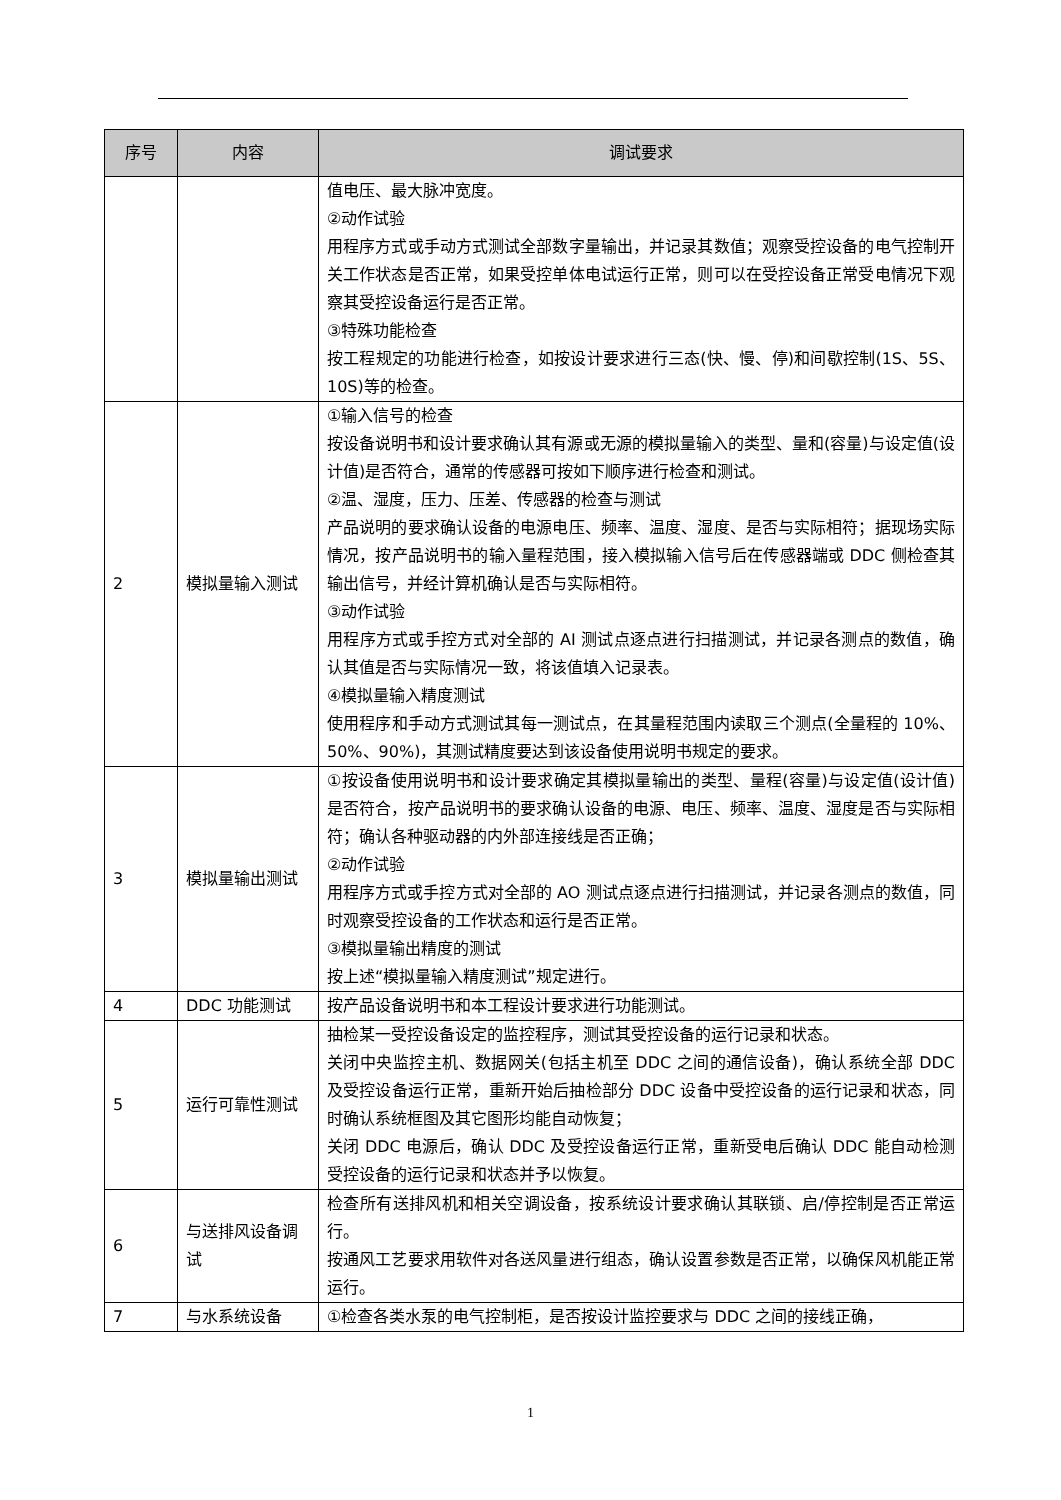| 序号 | 内容 | 调试要求 |
| --- | --- | --- |
| | | 值电压、最大脉冲宽度。 ②动作试验 用程序方式或手动方式测试全部数字量输出，并记录其数值；观察受控设备的电气控制开关工作状态是否正常，如果受控单体电试运行正常，则可以在受控设备正常受电情况下观察其受控设备运行是否正常。 ③特殊功能检查 按工程规定的功能进行检查，如按设计要求进行三态(快、慢、停)和间歇控制(1S、5S、10S)等的检查。 |
| 2 | 模拟量输入测试 | ①输入信号的检查 按设备说明书和设计要求确认其有源或无源的模拟量输入的类型、量和(容量)与设定值(设计值)是否符合，通常的传感器可按如下顺序进行检查和测试。 ②温、湿度，压力、压差、传感器的检查与测试 产品说明的要求确认设备的电源电压、频率、温度、湿度、是否与实际相符；据现场实际情况，按产品说明书的输入量程范围，接入模拟输入信号后在传感器端或 DDC 侧检查其输出信号，并经计算机确认是否与实际相符。 ③动作试验 用程序方式或手控方式对全部的 AI 测试点逐点进行扫描测试，并记录各测点的数值，确认其值是否与实际情况一致，将该值填入记录表。 ④模拟量输入精度测试 使用程序和手动方式测试其每一测试点，在其量程范围内读取三个测点(全量程的 10%、50%、90%)，其测试精度要达到该设备使用说明书规定的要求。 |
| 3 | 模拟量输出测试 | ①按设备使用说明书和设计要求确定其模拟量输出的类型、量程(容量)与设定值(设计值)是否符合，按产品说明书的要求确认设备的电源、电压、频率、温度、湿度是否与实际相符；确认各种驱动器的内外部连接线是否正确； ②动作试验 用程序方式或手控方式对全部的 AO 测试点逐点进行扫描测试，并记录各测点的数值，同时观察受控设备的工作状态和运行是否正常。 ③模拟量输出精度的测试 按上述“模拟量输入精度测试”规定进行。 |
| 4 | DDC 功能测试 | 按产品设备说明书和本工程设计要求进行功能测试。 |
| 5 | 运行可靠性测试 | 抽检某一受控设备设定的监控程序，测试其受控设备的运行记录和状态。 关闭中央监控主机、数据网关(包括主机至 DDC 之间的通信设备)，确认系统全部 DDC 及受控设备运行正常，重新开始后抽检部分 DDC 设备中受控设备的运行记录和状态，同时确认系统框图及其它图形均能自动恢复； 关闭 DDC 电源后，确认 DDC 及受控设备运行正常，重新受电后确认 DDC 能自动检测受控设备的运行记录和状态并予以恢复。 |
| 6 | 与送排风设备调试 | 检查所有送排风机和相关空调设备，按系统设计要求确认其联锁、启/停控制是否正常运行。 按通风工艺要求用软件对各送风量进行组态，确认设置参数是否正常，以确保风机能正常运行。 |
| 7 | 与水系统设备 | ①检查各类水泵的电气控制柜，是否按设计监控要求与 DDC 之间的接线正确， |
1